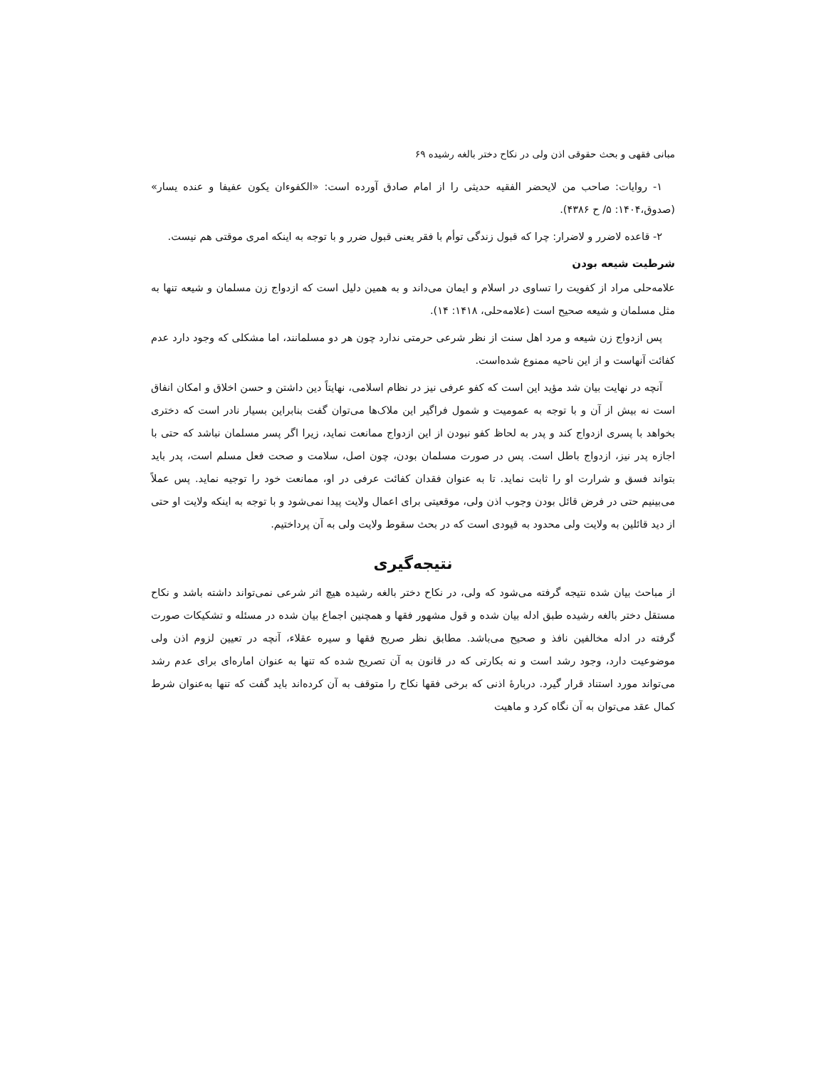مبانی فقهی و بحث حقوقی اذن ولی در نکاح دختر بالغه رشیده ۶۹
۱- روایات: صاحب من لایحضر الفقیه حدیثی را از امام صادق آورده است: «الکفوءان یکون عفیفا و عنده یسار» (صدوق،۱۴۰۴: ۵/ ح ۴۳۸۶).
۲- قاعده لاضرر و لاضرار: چرا که قبول زندگی توأم با فقر یعنی قبول ضرر و با توجه به اینکه امری موقتی هم نیست.
شرطیت شیعه بودن
علامه‌حلی مراد از کفویت را تساوی در اسلام و ایمان می‌داند و به همین دلیل است که ازدواج زن مسلمان و شیعه تنها به مثل مسلمان و شیعه صحیح است (علامه‌حلی، ۱۴۱۸: ۱۴).
پس ازدواج زن شیعه و مرد اهل سنت از نظر شرعی حرمتی ندارد چون هر دو مسلمانند، اما مشکلی که وجود دارد عدم کفائت آنهاست و از این ناحیه ممنوع شده‌است.
آنچه در نهایت بیان شد مؤید این است که کفو عرفی نیز در نظام اسلامی، نهایتاً دین داشتن و حسن اخلاق و امکان انفاق است نه بیش از آن و با توجه به عمومیت و شمول فراگیر این ملاک‌ها می‌توان گفت بنابراین بسیار نادر است که دختری بخواهد با پسری ازدواج کند و پدر به لحاظ کفو نبودن از این ازدواج ممانعت نماید، زیرا اگر پسر مسلمان نباشد که حتی با اجازه پدر نیز، ازدواج باطل است. پس در صورت مسلمان بودن، چون اصل، سلامت و صحت فعل مسلم است، پدر باید بتواند فسق و شرارت او را ثابت نماید. تا به عنوان فقدان کفائت عرفی در او، ممانعت خود را توجیه نماید. پس عملاً می‌بینیم حتی در فرض قائل بودن وجوب اذن ولی، موقعیتی برای اعمال ولایت پیدا نمی‌شود و با توجه به اینکه ولایت او حتی از دید قائلین به ولایت ولی محدود به قیودی است که در بحث سقوط ولایت ولی به آن پرداختیم.
نتیجه‌گیری
از مباحث بیان شده نتیجه گرفته می‌شود که ولی، در نکاح دختر بالغه رشیده هیچ اثر شرعی نمی‌تواند داشته باشد و نکاح مستقل دختر بالغه رشیده طبق ادله بیان شده و قول مشهور فقها و همچنین اجماع بیان شده در مسئله و تشکیکات صورت گرفته در ادله مخالفین نافذ و صحیح می‌باشد. مطابق نظر صریح فقها و سیره عقلاء، آنچه در تعیین لزوم اذن ولی موضوعیت دارد، وجود رشد است و نه بکارتی که در قانون به آن تصریح شده که تنها به عنوان اماره‌ای برای عدم رشد می‌تواند مورد استناد قرار گیرد. دربارهٔ اذنی که برخی فقها نکاح را متوقف به آن کرده‌اند باید گفت که تنها به‌عنوان شرط کمال عقد می‌توان به آن نگاه کرد و ماهیت